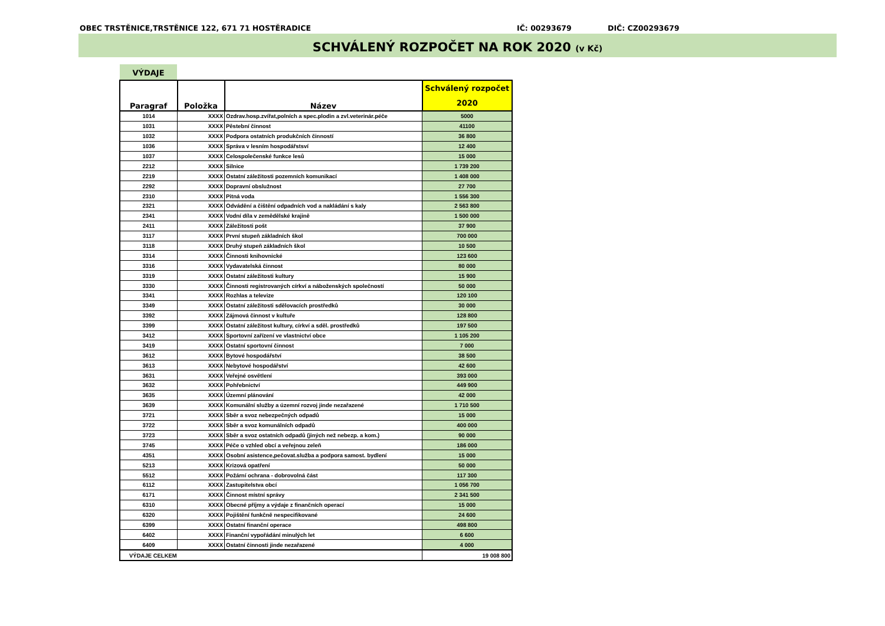OBEC TRSTĚNICE,TRSTĚNICE 122, 671 71 HOSTĚRADICE IČ: 00293679 DIČ: CZ00293679
SCHVÁLENÝ ROZPOČET NA ROK 2020 (v Kč)
VÝDAJE
| Paragraf | Položka | Název | Schválený rozpočet 2020 |
| --- | --- | --- | --- |
| 1014 | XXXX | Ozdrav.hosp.zvířat,polních a spec.plodin a zvl.veterinár.péče | 5000 |
| 1031 | XXXX | Pěstební činnost | 41100 |
| 1032 | XXXX | Podpora ostatních produkčních činností | 36 800 |
| 1036 | XXXX | Správa v lesním hospodářstsví | 12 400 |
| 1037 | XXXX | Celospolečenské funkce lesů | 15 000 |
| 2212 | XXXX | Silnice | 1 739 200 |
| 2219 | XXXX | Ostatní záležitosti pozemních komunikací | 1 408 000 |
| 2292 | XXXX | Dopravní obslužnost | 27 700 |
| 2310 | XXXX | Pitná voda | 1 556 300 |
| 2321 | XXXX | Odvádění a čištění odpadních vod a nakládání s kaly | 2 563 800 |
| 2341 | XXXX | Vodní díla v zemědělské krajině | 1 500 000 |
| 2411 | XXXX | Záležitosti pošt | 37 900 |
| 3117 | XXXX | První stupeň základních škol | 700 000 |
| 3118 | XXXX | Druhý stupeň základních škol | 10 500 |
| 3314 | XXXX | Činnosti knihovnické | 123 600 |
| 3316 | XXXX | Vydavatelská činnost | 80 000 |
| 3319 | XXXX | Ostatní záležitosti kultury | 15 900 |
| 3330 | XXXX | Činnosti registrovaných církví a náboženských společností | 50 000 |
| 3341 | XXXX | Rozhlas a televize | 120 100 |
| 3349 | XXXX | Ostatní záležitosti sdělovacích prostředků | 30 000 |
| 3392 | XXXX | Zájmová činnost v kultuře | 128 800 |
| 3399 | XXXX | Ostatní záležitost kultury, církví a sděl. prostředků | 197 500 |
| 3412 | XXXX | Sportovní zařízení ve vlastnictví obce | 1 105 200 |
| 3419 | XXXX | Ostatní sportovní činnost | 7 000 |
| 3612 | XXXX | Bytové hospodářství | 38 500 |
| 3613 | XXXX | Nebytové hospodářství | 42 600 |
| 3631 | XXXX | Veřejné osvětlení | 393 000 |
| 3632 | XXXX | Pohřebnictví | 449 900 |
| 3635 | XXXX | Územní plánování | 42 000 |
| 3639 | XXXX | Komunální služby a územní rozvoj jinde nezařazené | 1 710 500 |
| 3721 | XXXX | Sběr a svoz nebezpečných odpadů | 15 000 |
| 3722 | XXXX | Sběr a svoz komunálních odpadů | 400 000 |
| 3723 | XXXX | Sběr a svoz ostatních odpadů (jiných než nebezp. a kom.) | 90 000 |
| 3745 | XXXX | Péče o vzhled obcí a veřejnou zeleň | 186 000 |
| 4351 | XXXX | Osobní asistence,pečovat.služba a podpora samost. bydlení | 15 000 |
| 5213 | XXXX | Krizová opatření | 50 000 |
| 5512 | XXXX | Požární ochrana - dobrovolná část | 117 300 |
| 6112 | XXXX | Zastupitelstva obcí | 1 056 700 |
| 6171 | XXXX | Činnost místní správy | 2 341 500 |
| 6310 | XXXX | Obecné příjmy a výdaje z finančních operací | 15 000 |
| 6320 | XXXX | Pojištění funkčně nespecifikované | 24 600 |
| 6399 | XXXX | Ostatní finanční operace | 498 800 |
| 6402 | XXXX | Finanční vypořádání minulých let | 6 600 |
| 6409 | XXXX | Ostatní činnosti jinde nezařazené | 4 000 |
| VÝDAJE CELKEM | | | 19 008 800 |